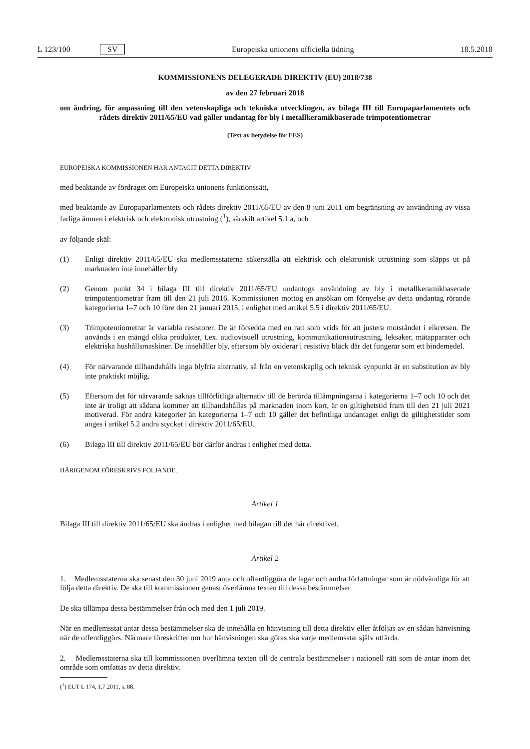L 123/100 SV Europeiska unionens officiella tidning 18.5.2018
KOMMISSIONENS DELEGERADE DIREKTIV (EU) 2018/738
av den 27 februari 2018
om ändring, för anpassning till den vetenskapliga och tekniska utvecklingen, av bilaga III till Europaparlamentets och rådets direktiv 2011/65/EU vad gäller undantag för bly i metallkeramikbaserade trimpotentiometrar
(Text av betydelse för EES)
EUROPEISKA KOMMISSIONEN HAR ANTAGIT DETTA DIREKTIV
med beaktande av fördraget om Europeiska unionens funktionssätt,
med beaktande av Europaparlamentets och rådets direktiv 2011/65/EU av den 8 juni 2011 om begränsning av användning av vissa farliga ämnen i elektrisk och elektronisk utrustning (<sup>1</sup>), särskilt artikel 5.1 a, och
av följande skäl:
(1) Enligt direktiv 2011/65/EU ska medlemsstaterna säkerställa att elektrisk och elektronisk utrustning som släpps ut på marknaden inte innehåller bly.
(2) Genom punkt 34 i bilaga III till direktiv 2011/65/EU undantogs användning av bly i metallkeramikbaserade trimpotentiometrar fram till den 21 juli 2016. Kommissionen mottog en ansökan om förnyelse av detta undantag rörande kategorierna 1–7 och 10 före den 21 januari 2015, i enlighet med artikel 5.5 i direktiv 2011/65/EU.
(3) Trimpotentiometrar är variabla resistorer. De är försedda med en ratt som vrids för att justera motståndet i elkretsen. De används i en mängd olika produkter, t.ex. audiovisuell utrustning, kommunikationsutrustning, leksaker, mätapparater och elektriska hushållsmaskiner. De innehåller bly, eftersom bly oxiderar i resistiva bläck där det fungerar som ett bindemedel.
(4) För närvarande tillhandahålls inga blyfria alternativ, så från en vetenskaplig och teknisk synpunkt är en substitution av bly inte praktiskt möjlig.
(5) Eftersom det för närvarande saknas tillförlitliga alternativ till de berörda tillämpningarna i kategorierna 1–7 och 10 och det inte är troligt att sådana kommer att tillhandahållas på marknaden inom kort, är en giltighetstid fram till den 21 juli 2021 motiverad. För andra kategorier än kategorierna 1–7 och 10 gäller det befintliga undantaget enligt de giltighetstider som anges i artikel 5.2 andra stycket i direktiv 2011/65/EU.
(6) Bilaga III till direktiv 2011/65/EU bör därför ändras i enlighet med detta.
HÄRIGENOM FÖRESKRIVS FÖLJANDE.
Artikel 1
Bilaga III till direktiv 2011/65/EU ska ändras i enlighet med bilagan till det här direktivet.
Artikel 2
1. Medlemsstaterna ska senast den 30 juni 2019 anta och offentliggöra de lagar och andra författningar som är nödvändiga för att följa detta direktiv. De ska till kommissionen genast överlämna texten till dessa bestämmelser.
De ska tillämpa dessa bestämmelser från och med den 1 juli 2019.
När en medlemsstat antar dessa bestämmelser ska de innehålla en hänvisning till detta direktiv eller åtföljas av en sådan hänvisning när de offentliggörs. Närmare föreskrifter om hur hänvisningen ska göras ska varje medlemsstat själv utfärda.
2. Medlemsstaterna ska till kommissionen överlämna texten till de centrala bestämmelser i nationell rätt som de antar inom det område som omfattas av detta direktiv.
(<sup>1</sup>) EUT L 174, 1.7.2011, s. 88.